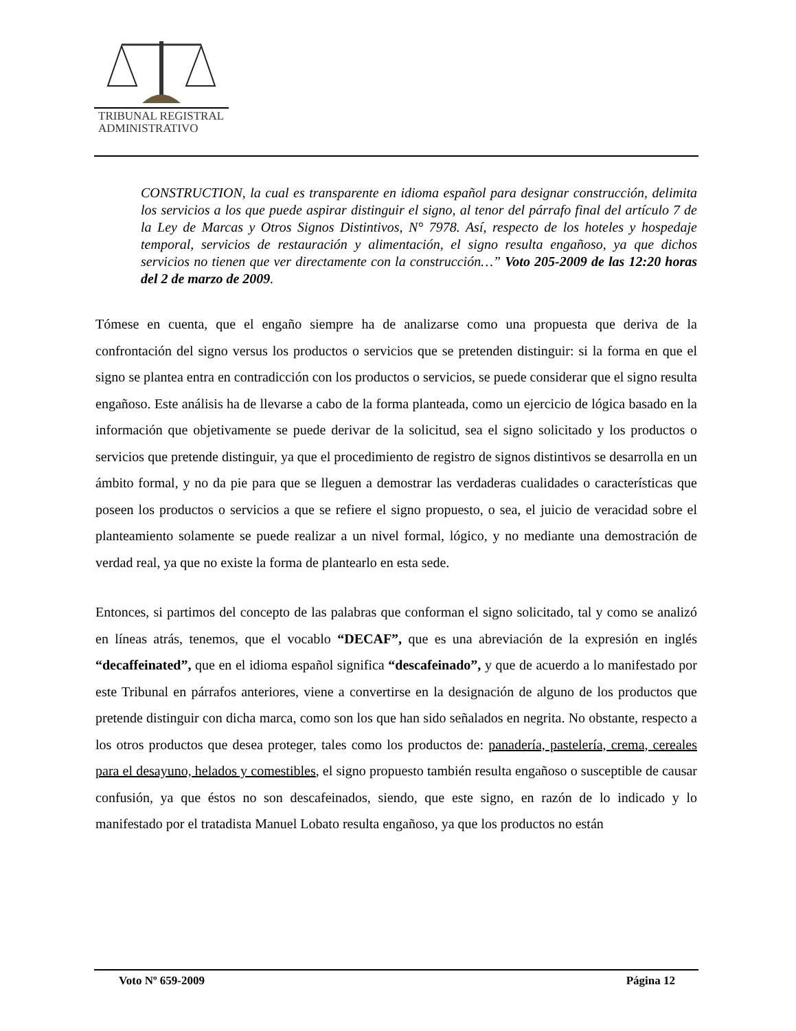TRIBUNAL REGISTRAL
ADMINISTRATIVO
CONSTRUCTION, la cual es transparente en idioma español para designar construcción, delimita los servicios a los que puede aspirar distinguir el signo, al tenor del párrafo final del artículo 7 de la Ley de Marcas y Otros Signos Distintivos, N° 7978. Así, respecto de los hoteles y hospedaje temporal, servicios de restauración y alimentación, el signo resulta engañoso, ya que dichos servicios no tienen que ver directamente con la construcción…” Voto 205-2009 de las 12:20 horas del 2 de marzo de 2009.
Tómese en cuenta, que el engaño siempre ha de analizarse como una propuesta que deriva de la confrontación del signo versus los productos o servicios que se pretenden distinguir: si la forma en que el signo se plantea entra en contradicción con los productos o servicios, se puede considerar que el signo resulta engañoso. Este análisis ha de llevarse a cabo de la forma planteada, como un ejercicio de lógica basado en la información que objetivamente se puede derivar de la solicitud, sea el signo solicitado y los productos o servicios que pretende distinguir, ya que el procedimiento de registro de signos distintivos se desarrolla en un ámbito formal, y no da pie para que se lleguen a demostrar las verdaderas cualidades o características que poseen los productos o servicios a que se refiere el signo propuesto, o sea, el juicio de veracidad sobre el planteamiento solamente se puede realizar a un nivel formal, lógico, y no mediante una demostración de verdad real, ya que no existe la forma de plantearlo en esta sede.
Entonces, si partimos del concepto de las palabras que conforman el signo solicitado, tal y como se analizó en líneas atrás, tenemos, que el vocablo “DECAF”, que es una abreviación de la expresión en inglés “decaffeinated”, que en el idioma español significa “descafeinado”, y que de acuerdo a lo manifestado por este Tribunal en párrafos anteriores, viene a convertirse en la designación de alguno de los productos que pretende distinguir con dicha marca, como son los que han sido señalados en negrita. No obstante, respecto a los otros productos que desea proteger, tales como los productos de: panadería, pastelería, crema, cereales para el desayuno, helados y comestibles, el signo propuesto también resulta engañoso o susceptible de causar confusión, ya que éstos no son descafeinados, siendo, que este signo, en razón de lo indicado y lo manifestado por el tratadista Manuel Lobato resulta engañoso, ya que los productos no están
Voto Nº 659-2009 Página 12